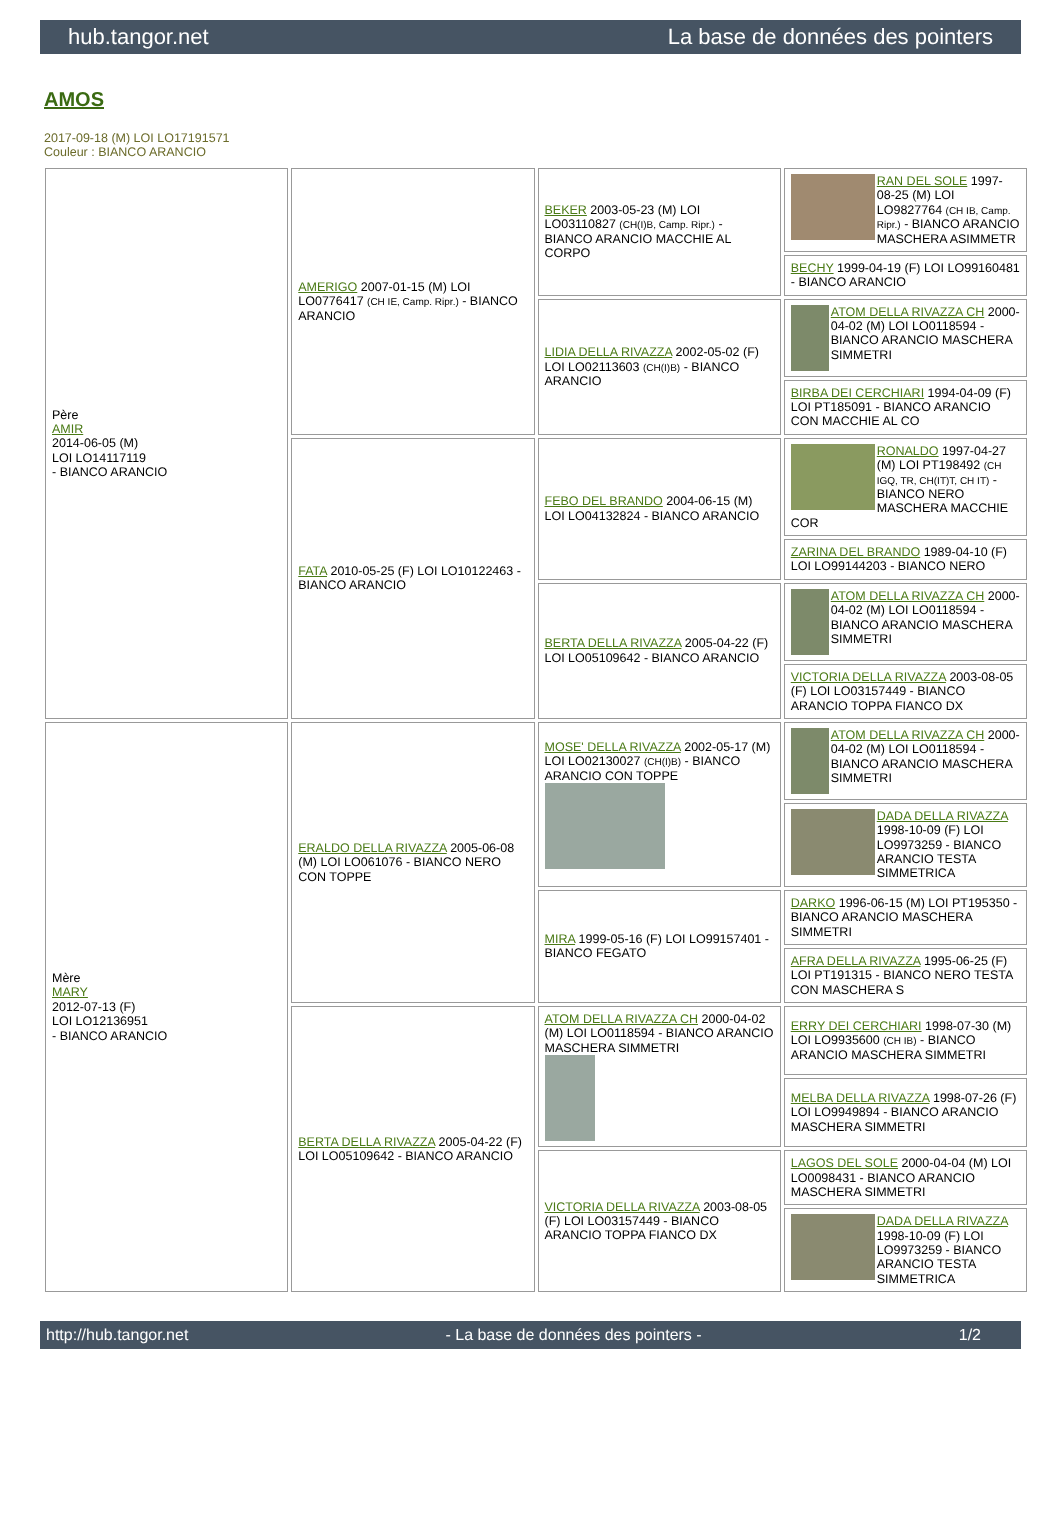hub.tangor.net La base de données des pointers
AMOS
2017-09-18 (M) LOI LO17191571
Couleur : BIANCO ARANCIO
| Père AMIR 2014-06-05 (M) LOI LO14117119 - BIANCO ARANCIO | AMERIGO 2007-01-15 (M) LOI LO0776417 (CH IE, Camp. Ripr.) - BIANCO ARANCIO | BEKER 2003-05-23 (M) LOI LO03110827 (CH(I)B, Camp. Ripr.) - BIANCO ARANCIO MACCHIE AL CORPO | RAN DEL SOLE 1997-08-25 (M) LOI LO9827764 (CH IB, Camp. Ripr.) - BIANCO ARANCIO MASCHERA ASIMMETR |
| | | | BECHY 1999-04-19 (F) LOI LO99160481 - BIANCO ARANCIO |
| | | LIDIA DELLA RIVAZZA 2002-05-02 (F) LOI LO02113603 (CH(I)B) - BIANCO ARANCIO | ATOM DELLA RIVAZZA CH 2000-04-02 (M) LOI LO0118594 - BIANCO ARANCIO MASCHERA SIMMETRI |
| | | | BIRBA DEI CERCHIARI 1994-04-09 (F) LOI PT185091 - BIANCO ARANCIO CON MACCHIE AL CO |
| | FATA 2010-05-25 (F) LOI LO10122463 - BIANCO ARANCIO | FEBO DEL BRANDO 2004-06-15 (M) LOI LO04132824 - BIANCO ARANCIO | RONALDO 1997-04-27 (M) LOI PT198492 (CH IGQ, TR, CH(IT)T, CH IT) - BIANCO NERO MASCHERA MACCHIE COR |
| | | | ZARINA DEL BRANDO 1989-04-10 (F) LOI LO99144203 - BIANCO NERO |
| | | BERTA DELLA RIVAZZA 2005-04-22 (F) LOI LO05109642 - BIANCO ARANCIO | ATOM DELLA RIVAZZA CH 2000-04-02 (M) LOI LO0118594 - BIANCO ARANCIO MASCHERA SIMMETRI |
| | | | VICTORIA DELLA RIVAZZA 2003-08-05 (F) LOI LO03157449 - BIANCO ARANCIO TOPPA FIANCO DX |
| Mère MARY 2012-07-13 (F) LOI LO12136951 - BIANCO ARANCIO | ERALDO DELLA RIVAZZA 2005-06-08 (M) LOI LO061076 - BIANCO NERO CON TOPPE | MOSE' DELLA RIVAZZA 2002-05-17 (M) LOI LO02130027 (CH(I)B) - BIANCO ARANCIO CON TOPPE | ATOM DELLA RIVAZZA CH 2000-04-02 (M) LOI LO0118594 - BIANCO ARANCIO MASCHERA SIMMETRI |
| | | | DADA DELLA RIVAZZA 1998-10-09 (F) LOI LO9973259 - BIANCO ARANCIO TESTA SIMMETRICA |
| | | MIRA 1999-05-16 (F) LOI LO99157401 - BIANCO FEGATO | DARKO 1996-06-15 (M) LOI PT195350 - BIANCO ARANCIO MASCHERA SIMMETRI |
| | | | AFRA DELLA RIVAZZA 1995-06-25 (F) LOI PT191315 - BIANCO NERO TESTA CON MASCHERA S |
| | BERTA DELLA RIVAZZA 2005-04-22 (F) LOI LO05109642 - BIANCO ARANCIO | ATOM DELLA RIVAZZA CH 2000-04-02 (M) LOI LO0118594 - BIANCO ARANCIO MASCHERA SIMMETRI | ERRY DEI CERCHIARI 1998-07-30 (M) LOI LO9935600 (CH IB) - BIANCO ARANCIO MASCHERA SIMMETRI |
| | | | MELBA DELLA RIVAZZA 1998-07-26 (F) LOI LO9949894 - BIANCO ARANCIO MASCHERA SIMMETRI |
| | | VICTORIA DELLA RIVAZZA 2003-08-05 (F) LOI LO03157449 - BIANCO ARANCIO TOPPA FIANCO DX | LAGOS DEL SOLE 2000-04-04 (M) LOI LO0098431 - BIANCO ARANCIO MASCHERA SIMMETRI |
| | | | DADA DELLA RIVAZZA 1998-10-09 (F) LOI LO9973259 - BIANCO ARANCIO TESTA SIMMETRICA |
http://hub.tangor.net - La base de données des pointers - 1/2